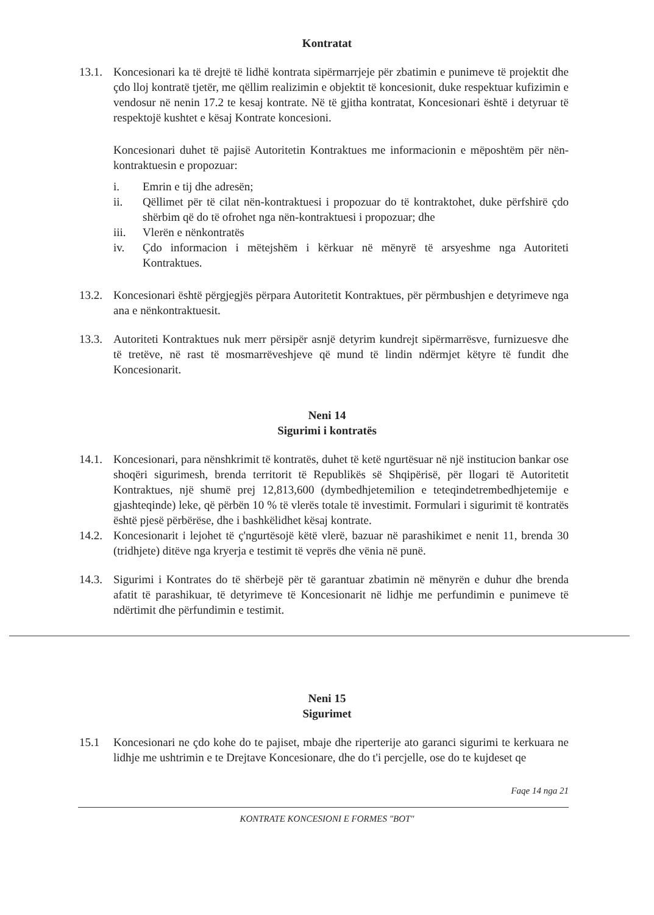Kontratat
13.1.
Koncesionari ka të drejtë të lidhë kontrata sipërmarrjeje për zbatimin e punimeve të projektit dhe çdo lloj kontratë tjetër, me qëllim realizimin e objektit të koncesionit, duke respektuar kufizimin e vendosur në nenin 17.2 te kesaj kontrate. Në të gjitha kontratat, Koncesionari është i detyruar të respektojë kushtet e kësaj Kontrate koncesioni.
Koncesionari duhet të pajisë Autoritetin Kontraktues me informacionin e mëposhtëm për nën-kontraktuesin e propozuar:
i. Emrin e tij dhe adresën;
ii. Qëllimet për të cilat nën-kontraktuesi i propozuar do të kontraktohet, duke përfshirë çdo shërbim që do të ofrohet nga nën-kontraktuesi i propozuar; dhe
iii. Vlerën e nënkontratës
iv. Çdo informacion i mëtejshëm i kërkuar në mënyrë të arsyeshme nga Autoriteti Kontraktues.
13.2.
Koncesionari është përgjegjës përpara Autoritetit Kontraktues, për përmbushjen e detyrimeve nga ana e nënkontraktuesit.
13.3.
Autoriteti Kontraktues nuk merr përsipër asnjë detyrim kundrejt sipërmarrësve, furnizuesve dhe të tretëve, në rast të mosmarrëveshjeve që mund të lindin ndërmjet këtyre të fundit dhe Koncesionarit.
Neni 14
Sigurimi i kontratës
14.1.
Koncesionari, para nënshkrimit të kontratës, duhet të ketë ngurtësuar në një institucion bankar ose shoqëri sigurimesh, brenda territorit të Republikës së Shqipërisë, për llogari të Autoritetit Kontraktues, një shumë prej 12,813,600 (dymbedhjetemilion e teteqindetrembedhjetemije e gjashteqinde) leke, që përbën 10 % të vlerës totale të investimit. Formulari i sigurimit të kontratës është pjesë përbërëse, dhe i bashkëlidhet kësaj kontrate.
14.2.
Koncesionarit i lejohet të ç'ngurtësojë këtë vlerë, bazuar në parashikimet e nenit 11, brenda 30 (tridhjete) ditëve nga kryerja e testimit të veprës dhe vënia në punë.
14.3.
Sigurimi i Kontrates do të shërbejë për të garantuar zbatimin në mënyrën e duhur dhe brenda afatit të parashikuar, të detyrimeve të Koncesionarit në lidhje me perfundimin e punimeve të ndërtimit dhe përfundimin e testimit.
Neni 15
Sigurimet
15.1 Koncesionari ne çdo kohe do te pajiset, mbaje dhe riperterije ato garanci sigurimi te kerkuara ne lidhje me ushtrimin e te Drejtave Koncesionare, dhe do t'i percjelle, ose do te kujdeset qe
Faqe 14 nga 21
KONTRATE KONCESIONI E FORMES "BOT"